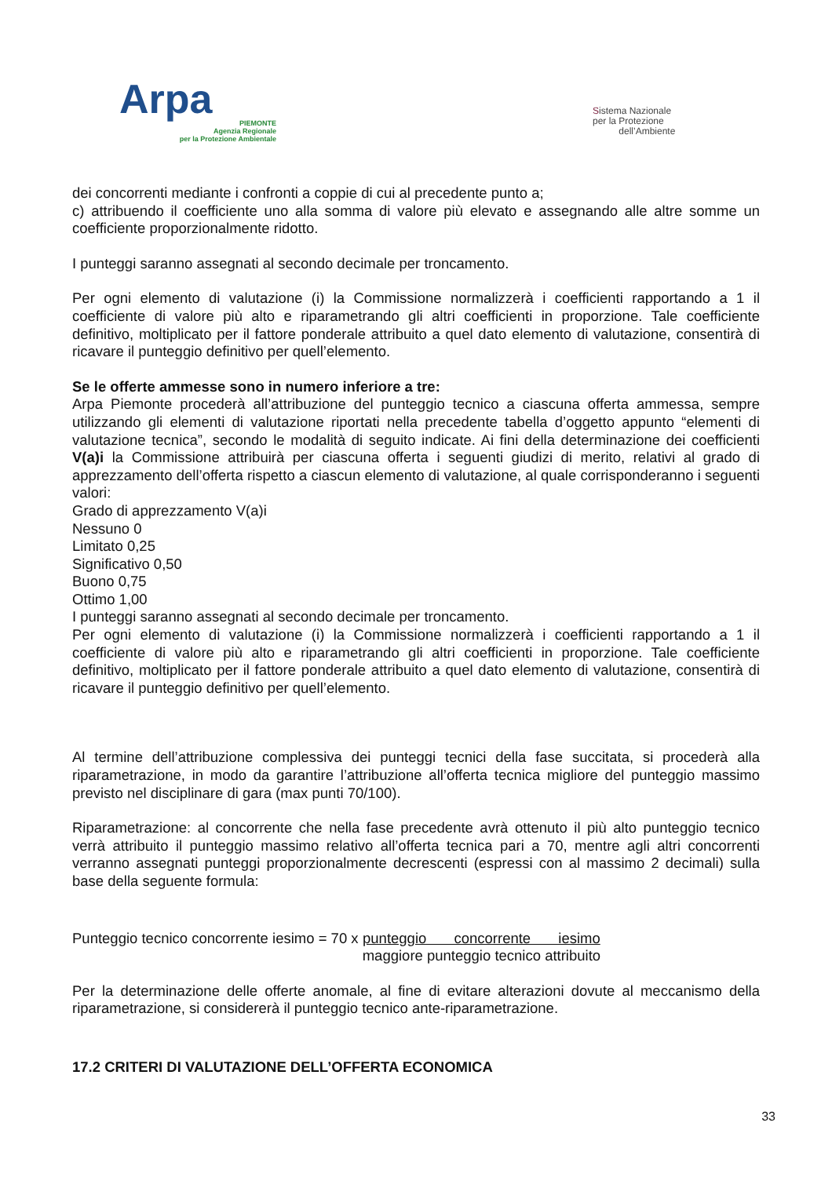Arpa
PIEMONTE
Agenzia Regionale
per la Protezione Ambientale
Sistema Nazionale
per la Protezione
dell’Ambiente
dei concorrenti mediante i confronti a coppie di cui al precedente punto a;
c) attribuendo il coefficiente uno alla somma di valore più elevato e assegnando alle altre somme un coefficiente proporzionalmente ridotto.
I punteggi saranno assegnati al secondo decimale per troncamento.
Per ogni elemento di valutazione (i) la Commissione normalizzerà i coefficienti rapportando a 1 il coefficiente di valore più alto e riparametrando gli altri coefficienti in proporzione. Tale coefficiente definitivo, moltiplicato per il fattore ponderale attribuito a quel dato elemento di valutazione, consentirà di ricavare il punteggio definitivo per quell’elemento.
Se le offerte ammesse sono in numero inferiore a tre:
Arpa Piemonte procederà all’attribuzione del punteggio tecnico a ciascuna offerta ammessa, sempre utilizzando gli elementi di valutazione riportati nella precedente tabella d’oggetto appunto “elementi di valutazione tecnica”, secondo le modalità di seguito indicate. Ai fini della determinazione dei coefficienti V(a)i la Commissione attribuirà per ciascuna offerta i seguenti giudizi di merito, relativi al grado di apprezzamento dell’offerta rispetto a ciascun elemento di valutazione, al quale corrisponderanno i seguenti valori:
Grado di apprezzamento V(a)i
Nessuno 0
Limitato 0,25
Significativo 0,50
Buono 0,75
Ottimo 1,00
I punteggi saranno assegnati al secondo decimale per troncamento.
Per ogni elemento di valutazione (i) la Commissione normalizzerà i coefficienti rapportando a 1 il coefficiente di valore più alto e riparametrando gli altri coefficienti in proporzione. Tale coefficiente definitivo, moltiplicato per il fattore ponderale attribuito a quel dato elemento di valutazione, consentirà di ricavare il punteggio definitivo per quell’elemento.
Al termine dell’attribuzione complessiva dei punteggi tecnici della fase succitata, si procederà alla riparametrazione, in modo da garantire l’attribuzione all’offerta tecnica migliore del punteggio massimo previsto nel disciplinare di gara (max punti 70/100).
Riparametrazione: al concorrente che nella fase precedente avrà ottenuto il più alto punteggio tecnico verrà attribuito il punteggio massimo relativo all’offerta tecnica pari a 70, mentre agli altri concorrenti verranno assegnati punteggi proporzionalmente decrescenti (espressi con al massimo 2 decimali) sulla base della seguente formula:
Punteggio tecnico concorrente iesimo = 70 x punteggio concorrente iesimo
maggiore punteggio tecnico attribuito
Per la determinazione delle offerte anomale, al fine di evitare alterazioni dovute al meccanismo della riparametrazione, si considererà il punteggio tecnico ante-riparametrazione.
17.2 CRITERI DI VALUTAZIONE DELL’OFFERTA ECONOMICA
33